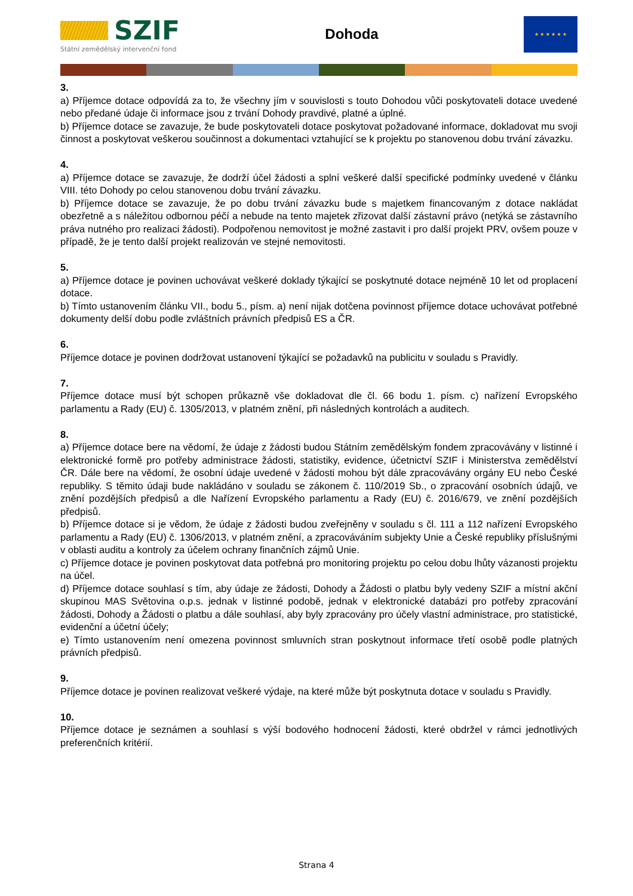SZIF
Státní zemědělský intervenční fond
Dohoda
★ ★ ★ ★ ★ ★
3.
a) Příjemce dotace odpovídá za to, že všechny jím v souvislosti s touto Dohodou vůči poskytovateli dotace uvedené nebo předané údaje či informace jsou z trvání Dohody pravdivé, platné a úplné.
b) Příjemce dotace se zavazuje, že bude poskytovateli dotace poskytovat požadované informace, dokladovat mu svoji činnost a poskytovat veškerou součinnost a dokumentaci vztahující se k projektu po stanovenou dobu trvání závazku.
4.
a) Příjemce dotace se zavazuje, že dodrží účel žádosti a splní veškeré další specifické podmínky uvedené v článku VIII. této Dohody po celou stanovenou dobu trvání závazku.
b) Příjemce dotace se zavazuje, že po dobu trvání závazku bude s majetkem financovaným z dotace nakládat obezřetně a s náležitou odbornou péčí a nebude na tento majetek zřizovat další zástavní právo (netýká se zástavního práva nutného pro realizaci žádosti). Podpořenou nemovitost je možné zastavit i pro další projekt PRV, ovšem pouze v případě, že je tento další projekt realizován ve stejné nemovitosti.
5.
a) Příjemce dotace je povinen uchovávat veškeré doklady týkající se poskytnuté dotace nejméně 10 let od proplacení dotace.
b) Tímto ustanovením článku VII., bodu 5., písm. a) není nijak dotčena povinnost příjemce dotace uchovávat potřebné dokumenty delší dobu podle zvláštních právních předpisů ES a ČR.
6.
Příjemce dotace je povinen dodržovat ustanovení týkající se požadavků na publicitu v souladu s Pravidly.
7.
Příjemce dotace musí být schopen průkazně vše dokladovat dle čl. 66 bodu 1. písm. c) nařízení Evropského parlamentu a Rady (EU) č. 1305/2013, v platném znění, při následných kontrolách a auditech.
8.
a) Příjemce dotace bere na vědomí, že údaje z žádosti budou Státním zemědělským fondem zpracovávány v listinné i elektronické formě pro potřeby administrace žádosti, statistiky, evidence, účetnictví SZIF i Ministerstva zemědělství ČR. Dále bere na vědomí, že osobní údaje uvedené v žádosti mohou být dále zpracovávány orgány EU nebo České republiky. S těmito údaji bude nakládáno v souladu se zákonem č. 110/2019 Sb., o zpracování osobních údajů, ve znění pozdějších předpisů a dle Nařízení Evropského parlamentu a Rady (EU) č. 2016/679, ve znění pozdějších předpisů.
b) Příjemce dotace si je vědom, že údaje z žádosti budou zveřejněny v souladu s čl. 111 a 112 nařízení Evropského parlamentu a Rady (EU) č. 1306/2013, v platném znění, a zpracováváním subjekty Unie a České republiky příslušnými v oblasti auditu a kontroly za účelem ochrany finančních zájmů Unie.
c) Příjemce dotace je povinen poskytovat data potřebná pro monitoring projektu po celou dobu lhůty vázanosti projektu na účel.
d) Příjemce dotace souhlasí s tím, aby údaje ze žádosti, Dohody a Žádosti o platbu byly vedeny SZIF a místní akční skupinou MAS Světovina o.p.s. jednak v listinné podobě, jednak v elektronické databázi pro potřeby zpracování žádosti, Dohody a Žádosti o platbu a dále souhlasí, aby byly zpracovány pro účely vlastní administrace, pro statistické, evidenční a účetní účely;
e) Tímto ustanovením není omezena povinnost smluvních stran poskytnout informace třetí osobě podle platných právních předpisů.
9.
Příjemce dotace je povinen realizovat veškeré výdaje, na které může být poskytnuta dotace v souladu s Pravidly.
10.
Příjemce dotace je seznámen a souhlasí s výší bodového hodnocení žádosti, které obdržel v rámci jednotlivých preferenčních kritérií.
Strana 4